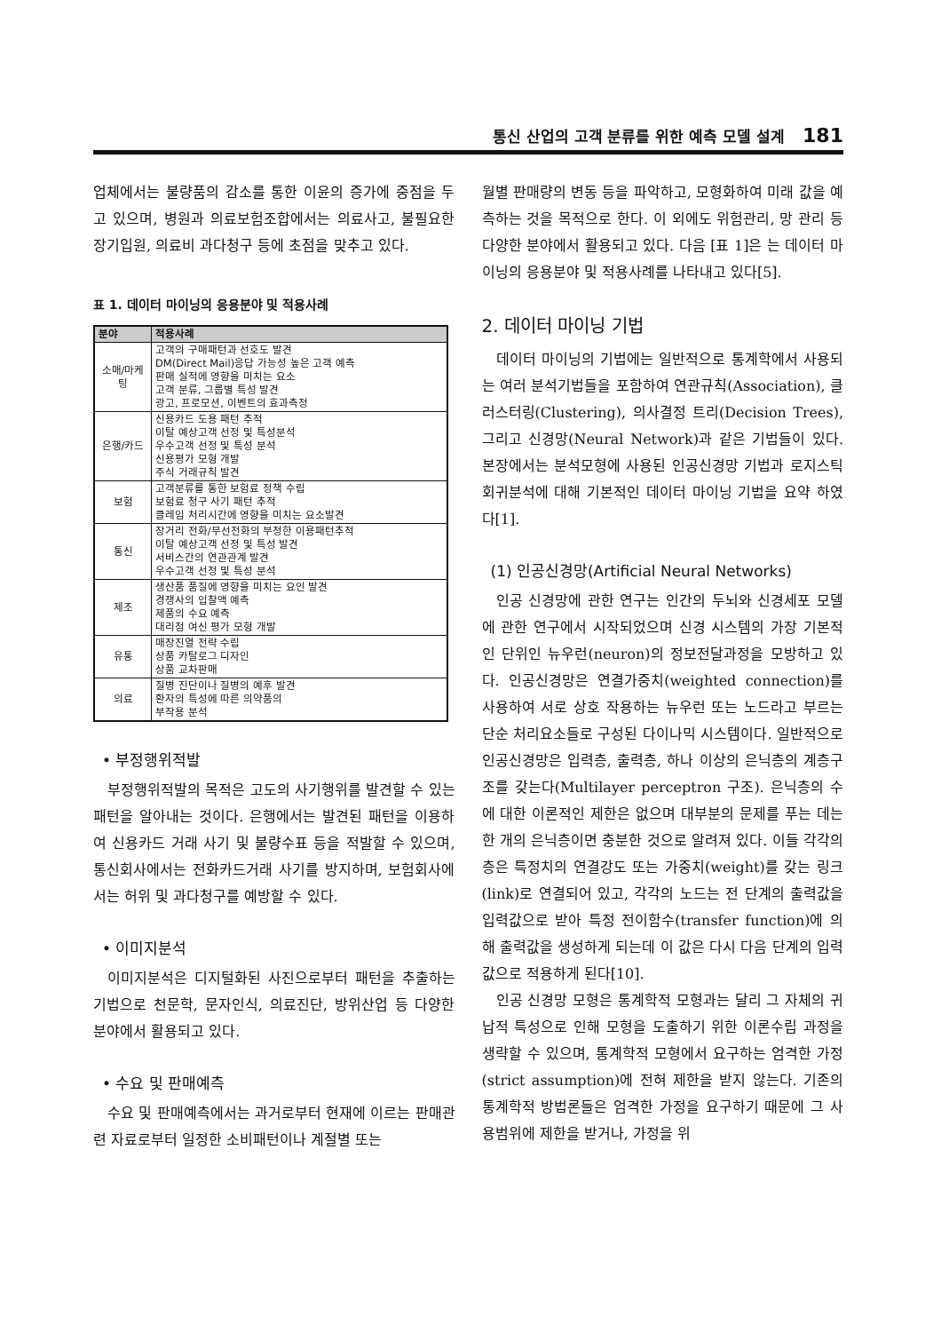통신 산업의 고객 분류를 위한 예측 모델 설계 181
업체에서는 불량품의 감소를 통한 이윤의 증가에 중점을 두고 있으며, 병원과 의료보험조합에서는 의료사고, 불필요한 장기입원, 의료비 과다청구 등에 초점을 맞추고 있다.
표 1. 데이터 마이닝의 응용분야 및 적용사례
| 분야 | 적용사례 |
| --- | --- |
| 소매/마케팅 | 고객의 구매패턴과 선호도 발견 DM(Direct Mail)응답 가능성 높은 고객 예측 판매 실적에 영향을 미치는 요소 고객 분류, 그룹별 특성 발견 광고, 프로모션, 이벤트의 효과측정 |
| 은행/카드 | 신용카드 도용 패턴 추적 이탈 예상고객 선정 및 특성분석 우수고객 선정 및 특성 분석 신용평가 모형 개발 주식 거래규칙 발견 |
| 보험 | 고객분류를 통한 보험료 정책 수립 보험료 청구 사기 패턴 추적 클레임 처리시간에 영향을 미치는 요소발견 |
| 통신 | 장거리 전화/무선전화의 부정한 이용패턴추적 이탈 예상고객 선정 및 특성 발견 서비스간의 연관관계 발견 우수고객 선정 및 특성 분석 |
| 제조 | 생산품 품질에 영향을 미치는 요인 발견 경쟁사의 입찰액 예측 제품의 수요 예측 대리점 여신 평가 모형 개발 |
| 유통 | 매장진열 전략 수립 상품 카탈로그 디자인 상품 교차판매 |
| 의료 | 질병 진단이나 질병의 예후 발견 환자의 특성에 따른 의약품의 부작용 분석 |
• 부정행위적발
부정행위적발의 목적은 고도의 사기행위를 발견할 수 있는 패턴을 알아내는 것이다. 은행에서는 발견된 패턴을 이용하여 신용카드 거래 사기 및 불량수표 등을 적발할 수 있으며, 통신회사에서는 전화카드거래 사기를 방지하며, 보험회사에서는 허위 및 과다청구를 예방할 수 있다.
• 이미지분석
이미지분석은 디지털화된 사진으로부터 패턴을 추출하는 기법으로 천문학, 문자인식, 의료진단, 방위산업 등 다양한 분야에서 활용되고 있다.
• 수요 및 판매예측
수요 및 판매예측에서는 과거로부터 현재에 이르는 판매관련 자료로부터 일정한 소비패턴이나 계절별 또는
월별 판매량의 변동 등을 파악하고, 모형화하여 미래 값을 예측하는 것을 목적으로 한다. 이 외에도 위험관리, 망 관리 등 다양한 분야에서 활용되고 있다. 다음 [표 1]은 는 데이터 마이닝의 응용분야 및 적용사례를 나타내고 있다[5].
2. 데이터 마이닝 기법
데이터 마이닝의 기법에는 일반적으로 통계학에서 사용되는 여러 분석기법들을 포함하여 연관규칙(Association), 클러스터링(Clustering), 의사결정 트리(Decision Trees), 그리고 신경망(Neural Network)과 같은 기법들이 있다. 본장에서는 분석모형에 사용된 인공신경망 기법과 로지스틱 회귀분석에 대해 기본적인 데이터 마이닝 기법을 요약 하였다[1].
(1) 인공신경망(Artificial Neural Networks)
인공 신경망에 관한 연구는 인간의 두뇌와 신경세포 모델에 관한 연구에서 시작되었으며 신경 시스템의 가장 기본적인 단위인 뉴우런(neuron)의 정보전달과정을 모방하고 있다. 인공신경망은 연결가중치(weighted connection)를 사용하여 서로 상호 작용하는 뉴우런 또는 노드라고 부르는 단순 처리요소들로 구성된 다이나믹 시스템이다. 일반적으로 인공신경망은 입력층, 출력층, 하나 이상의 은닉층의 계층구조를 갖는다(Multilayer perceptron 구조). 은닉층의 수에 대한 이론적인 제한은 없으며 대부분의 문제를 푸는 데는 한 개의 은닉층이면 충분한 것으로 알려져 있다. 이들 각각의 층은 특정치의 연결강도 또는 가중치(weight)를 갖는 링크(link)로 연결되어 있고, 각각의 노드는 전 단계의 출력값을 입력값으로 받아 특정 전이함수(transfer function)에 의해 출력값을 생성하게 되는데 이 값은 다시 다음 단계의 입력값으로 적용하게 된다[10].
인공 신경망 모형은 통계학적 모형과는 달리 그 자체의 귀납적 특성으로 인해 모형을 도출하기 위한 이론수립 과정을 생략할 수 있으며, 통계학적 모형에서 요구하는 엄격한 가정(strict assumption)에 전혀 제한을 받지 않는다. 기존의 통계학적 방법론들은 엄격한 가정을 요구하기 때문에 그 사용범위에 제한을 받거나, 가정을 위